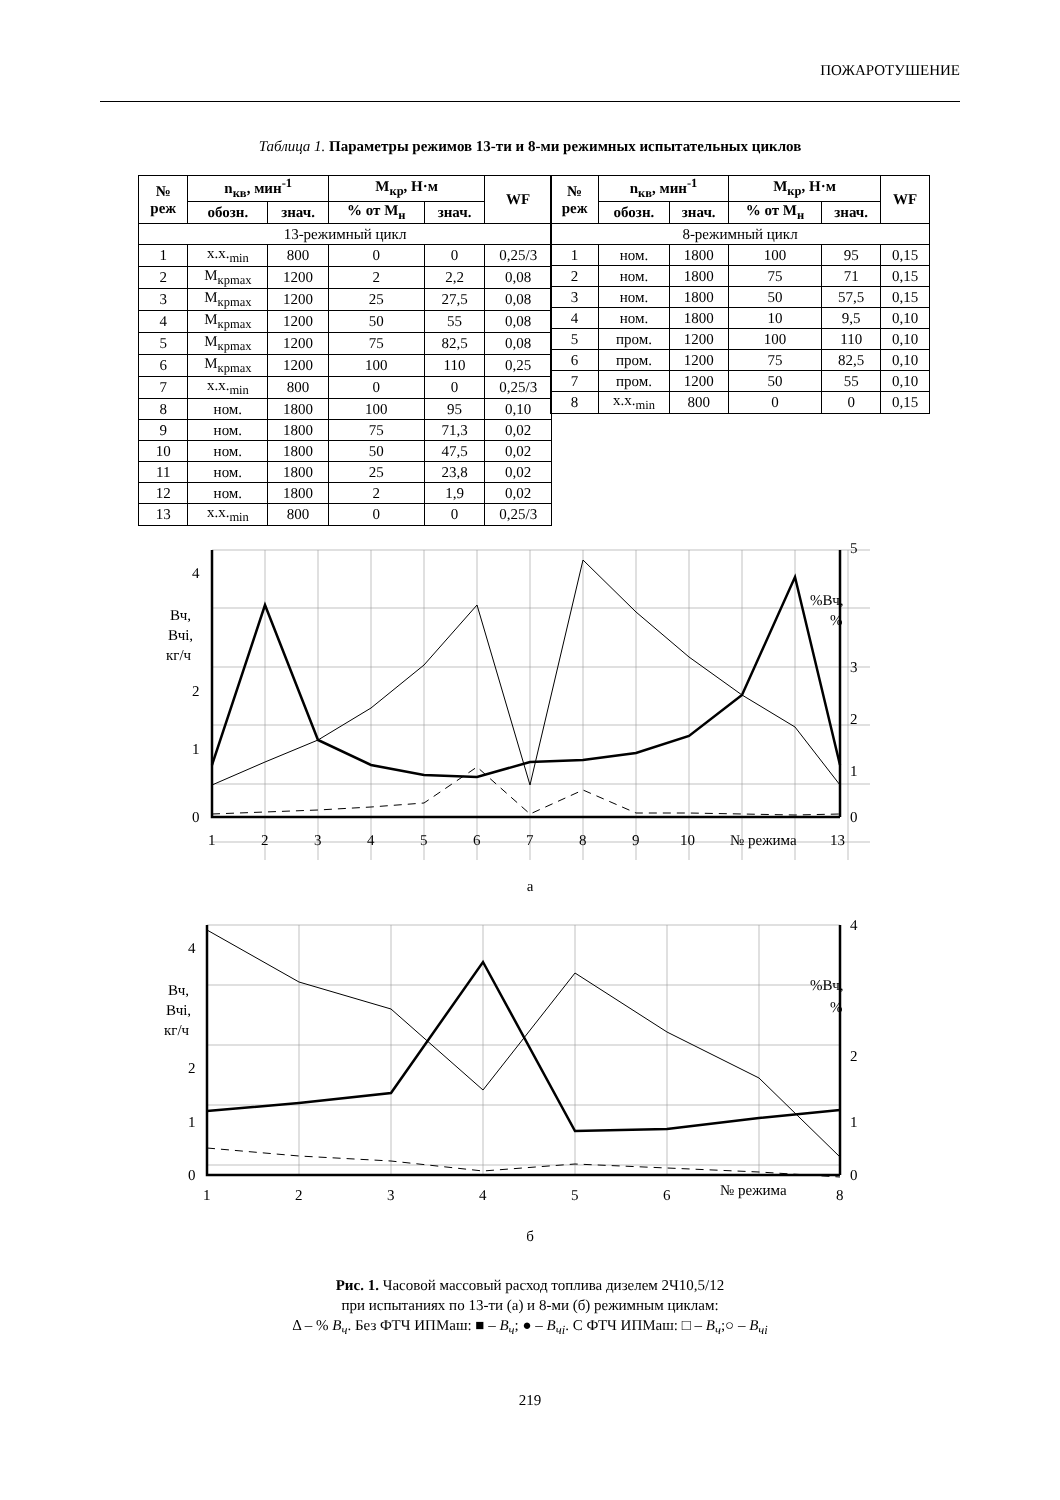ПОЖАРОТУШЕНИЕ
Таблица 1. Параметры режимов 13-ти и 8-ми режимных испытательных циклов
| № реж | n<sub>кв</sub>, мин<sup>-1</sup> | | М<sub>кр</sub>, Н·м | | WF |
| --- | --- | --- | --- | --- | --- |
| | обозн. | знач. | % от М<sub>н</sub> | знач. | |
| 13-режимный цикл | | | | | |
| 1 | х.х.<sub>min</sub> | 800 | 0 | 0 | 0,25/3 |
| 2 | М<sub>крmax</sub> | 1200 | 2 | 2,2 | 0,08 |
| 3 | М<sub>крmax</sub> | 1200 | 25 | 27,5 | 0,08 |
| 4 | М<sub>крmax</sub> | 1200 | 50 | 55 | 0,08 |
| 5 | М<sub>крmax</sub> | 1200 | 75 | 82,5 | 0,08 |
| 6 | М<sub>крmax</sub> | 1200 | 100 | 110 | 0,25 |
| 7 | х.х.<sub>min</sub> | 800 | 0 | 0 | 0,25/3 |
| 8 | ном. | 1800 | 100 | 95 | 0,10 |
| 9 | ном. | 1800 | 75 | 71,3 | 0,02 |
| 10 | ном. | 1800 | 50 | 47,5 | 0,02 |
| 11 | ном. | 1800 | 25 | 23,8 | 0,02 |
| 12 | ном. | 1800 | 2 | 1,9 | 0,02 |
| 13 | х.х.<sub>min</sub> | 800 | 0 | 0 | 0,25/3 |
| № реж | n<sub>кв</sub>, мин<sup>-1</sup> | | М<sub>кр</sub>, Н·м | | WF |
| --- | --- | --- | --- | --- | --- |
| | обозн. | знач. | % от М<sub>н</sub> | знач. | |
| 8-режимный цикл | | | | | |
| 1 | ном. | 1800 | 100 | 95 | 0,15 |
| 2 | ном. | 1800 | 75 | 71 | 0,15 |
| 3 | ном. | 1800 | 50 | 57,5 | 0,15 |
| 4 | ном. | 1800 | 10 | 9,5 | 0,10 |
| 5 | пром. | 1200 | 100 | 110 | 0,10 |
| 6 | пром. | 1200 | 75 | 82,5 | 0,10 |
| 7 | пром. | 1200 | 50 | 55 | 0,10 |
| 8 | х.х.<sub>min</sub> | 800 | 0 | 0 | 0,15 |
4
2
1
0
5
3
2
1
0
Вч,
Вчі,
кг/ч
%Вч,
%
1
2
3
4
5
6
7
8
9
10
№ режима
13
а
4
2
1
0
4
2
1
0
Вч,
Вчі,
кг/ч
%Вч,
%
1
2
3
4
5
6
№ режима
8
б
Рис. 1. Часовой массовый расход топлива дизелем 2Ч10,5/12
при испытаниях по 13-ти (а) и 8-ми (б) режимным циклам:
Δ – % В<sub>ч</sub>. Без ФТЧ ИПМаш: ■ – В<sub>ч</sub>; ● – В<sub>чi</sub>. С ФТЧ ИПМаш: □ – В<sub>ч</sub>;○ – В<sub>чi</sub>
219